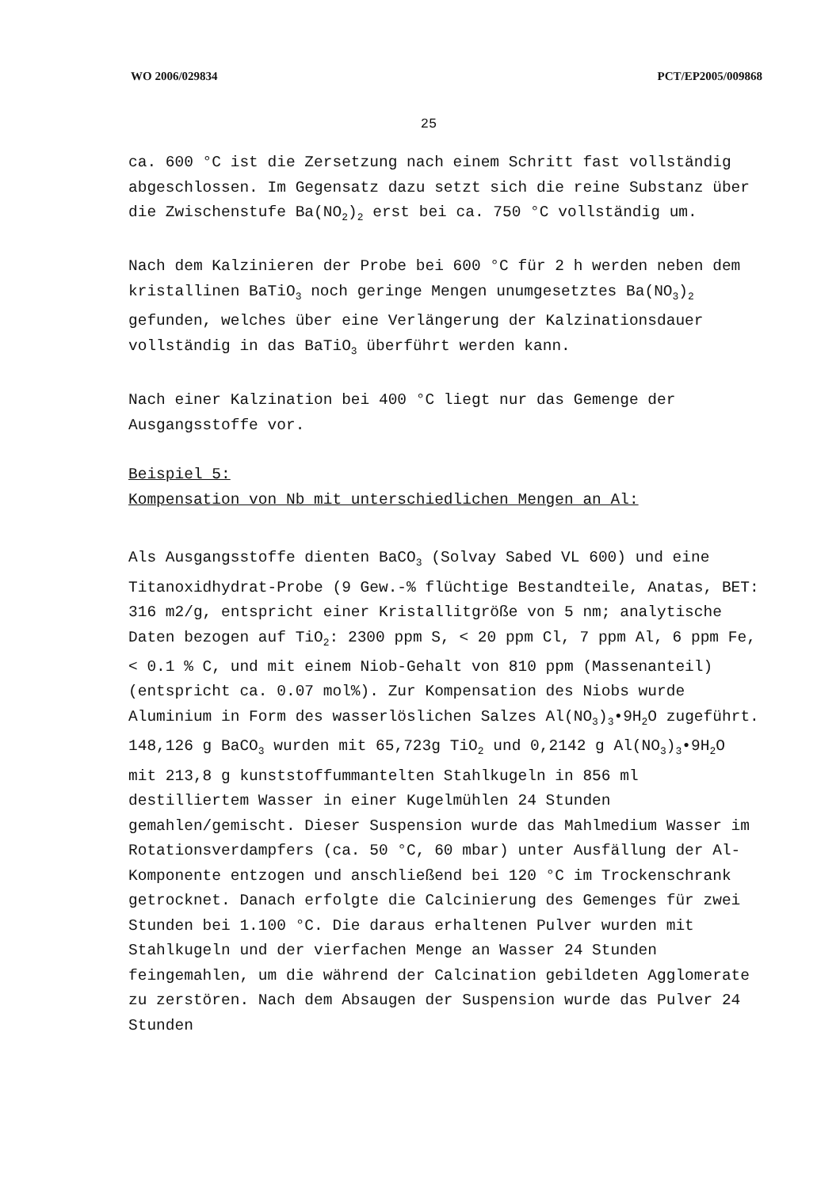WO 2006/029834 PCT/EP2005/009868
25
ca. 600 °C ist die Zersetzung nach einem Schritt fast vollständig abgeschlossen. Im Gegensatz dazu setzt sich die reine Substanz über die Zwischenstufe Ba(NO<sub>2</sub>)<sub>2</sub> erst bei ca. 750 °C vollständig um.
Nach dem Kalzinieren der Probe bei 600 °C für 2 h werden neben dem kristallinen BaTiO<sub>3</sub> noch geringe Mengen unumgesetztes Ba(NO<sub>3</sub>)<sub>2</sub> gefunden, welches über eine Verlängerung der Kalzinationsdauer vollständig in das BaTiO<sub>3</sub> überführt werden kann.
Nach einer Kalzination bei 400 °C liegt nur das Gemenge der Ausgangsstoffe vor.
Beispiel 5:
Kompensation von Nb mit unterschiedlichen Mengen an Al:
Als Ausgangsstoffe dienten BaCO<sub>3</sub> (Solvay Sabed VL 600) und eine Titanoxidhydrat-Probe (9 Gew.-% flüchtige Bestandteile, Anatas, BET: 316 m2/g, entspricht einer Kristallitgröße von 5 nm; analytische Daten bezogen auf TiO<sub>2</sub>: 2300 ppm S, < 20 ppm Cl, 7 ppm Al, 6 ppm Fe, < 0.1 % C, und mit einem Niob-Gehalt von 810 ppm (Massenanteil) (entspricht ca. 0.07 mol%). Zur Kompensation des Niobs wurde Aluminium in Form des wasserlöslichen Salzes Al(NO<sub>3</sub>)<sub>3</sub>•9H<sub>2</sub>O zugeführt. 148,126 g BaCO<sub>3</sub> wurden mit 65,723g TiO<sub>2</sub> und 0,2142 g Al(NO<sub>3</sub>)<sub>3</sub>•9H<sub>2</sub>O mit 213,8 g kunststoffummantelten Stahlkugeln in 856 ml destilliertem Wasser in einer Kugelmühlen 24 Stunden gemahlen/gemischt. Dieser Suspension wurde das Mahlmedium Wasser im Rotationsverdampfers (ca. 50 °C, 60 mbar) unter Ausfällung der Al-Komponente entzogen und anschließend bei 120 °C im Trockenschrank getrocknet. Danach erfolgte die Calcinierung des Gemenges für zwei Stunden bei 1.100 °C. Die daraus erhaltenen Pulver wurden mit Stahlkugeln und der vierfachen Menge an Wasser 24 Stunden feingemahlen, um die während der Calcination gebildeten Agglomerate zu zerstören. Nach dem Absaugen der Suspension wurde das Pulver 24 Stunden